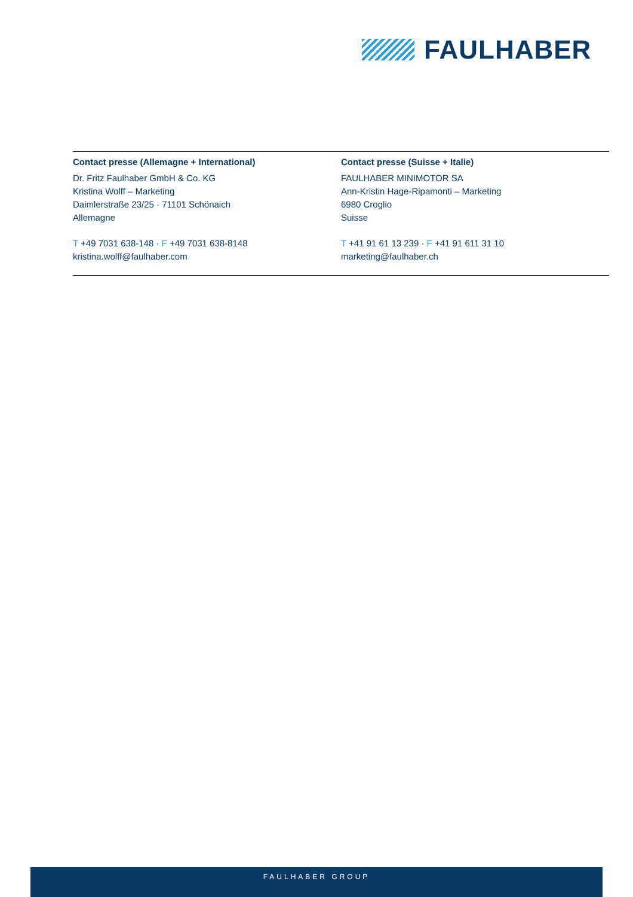FAULHABER
Contact presse (Allemagne + International)
Dr. Fritz Faulhaber GmbH & Co. KG
Kristina Wolff – Marketing
Daimlerstraße 23/25 · 71101 Schönaich
Allemagne
T +49 7031 638-148 · F +49 7031 638-8148
kristina.wolff@faulhaber.com
Contact presse (Suisse + Italie)
FAULHABER MINIMOTOR SA
Ann-Kristin Hage-Ripamonti – Marketing
6980 Croglio
Suisse
T +41 91 61 13 239 · F +41 91 611 31 10
marketing@faulhaber.ch
FAULHABER GROUP